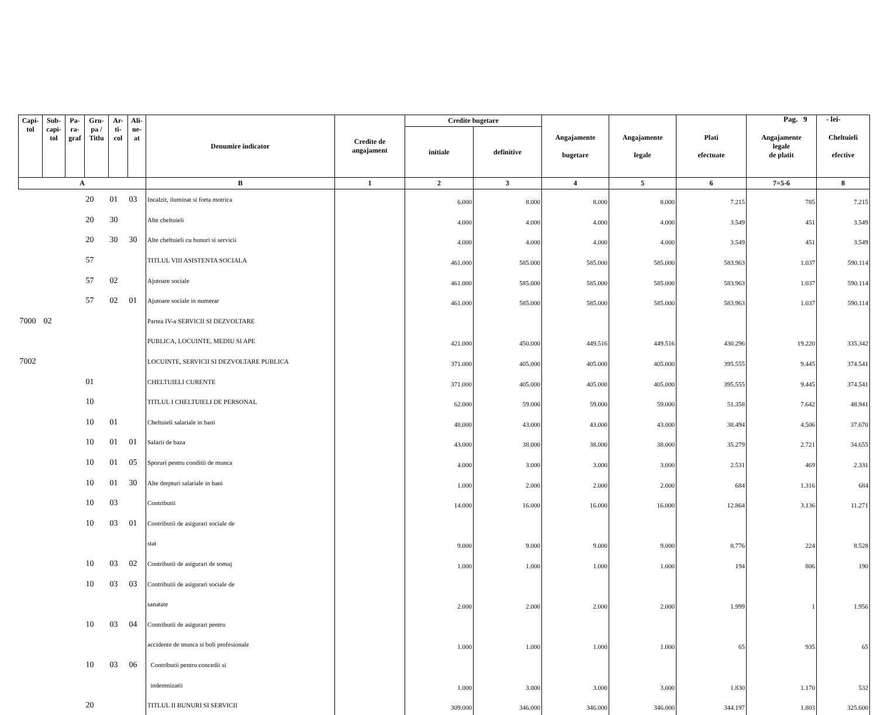Pag. 9 - lei-
| Capi- tol | Sub- capi- tol | Pa- ra- graf | Gru- pa / Titlu | Ar- ti- col | Ali- ne- at | Denumire indicator | Credite de angajament | Credite bugetare | | Angajamente bugetare | Angajamente legale | Plati efectuate | Angajamente legale de platit | Cheltuieli efective |
| --- | --- | --- | --- | --- | --- | --- | --- | --- | --- | --- | --- | --- | --- | --- |
| | | | | | | | | initiale | definitive | | | | | |
| A | | | | | | B | 1 | 2 | 3 | 4 | 5 | 6 | 7=5-6 | 8 |
| | | | 20 | 01 | 03 | Incalzit, iluminat si forta motrica | | 6.000 | 8.000 | 8.000 | 8.000 | 7.215 | 785 | 7.215 |
| | | | 20 | 30 | | Alte cheltuieli | | 4.000 | 4.000 | 4.000 | 4.000 | 3.549 | 451 | 3.549 |
| | | | 20 | 30 | 30 | Alte cheltuieli cu bunuri si servicii | | 4.000 | 4.000 | 4.000 | 4.000 | 3.549 | 451 | 3.549 |
| | | | 57 | | | TITLUL VIII ASISTENTA SOCIALA | | 461.000 | 585.000 | 585.000 | 585.000 | 583.963 | 1.037 | 590.114 |
| | | | 57 | 02 | | Ajutoare sociale | | 461.000 | 585.000 | 585.000 | 585.000 | 583.963 | 1.037 | 590.114 |
| | | | 57 | 02 | 01 | Ajutoare sociale in numerar | | 461.000 | 585.000 | 585.000 | 585.000 | 583.963 | 1.037 | 590.114 |
| 7000 | 02 | | | | | Partea IV-a SERVICII SI DEZVOLTARE | | | | | | | | |
| | | | | | | PUBLICA, LOCUINTE, MEDIU SI APE | | 421.000 | 450.000 | 449.516 | 449.516 | 430.296 | 19.220 | 335.342 |
| 7002 | | | | | | LOCUINTE, SERVICII SI DEZVOLTARE PUBLICA | | 371.000 | 405.000 | 405.000 | 405.000 | 395.555 | 9.445 | 374.541 |
| | | | 01 | | | CHELTUIELI CURENTE | | 371.000 | 405.000 | 405.000 | 405.000 | 395.555 | 9.445 | 374.541 |
| | | | 10 | | | TITLUL I CHELTUIELI DE PERSONAL | | 62.000 | 59.000 | 59.000 | 59.000 | 51.358 | 7.642 | 48.941 |
| | | | 10 | 01 | | Cheltuieli salariale in bani | | 48.000 | 43.000 | 43.000 | 43.000 | 38.494 | 4.506 | 37.670 |
| | | | 10 | 01 | 01 | Salarii de baza | | 43.000 | 38.000 | 38.000 | 38.000 | 35.279 | 2.721 | 34.655 |
| | | | 10 | 01 | 05 | Sporuri pentru conditii de munca | | 4.000 | 3.000 | 3.000 | 3.000 | 2.531 | 469 | 2.331 |
| | | | 10 | 01 | 30 | Alte drepturi salariale in bani | | 1.000 | 2.000 | 2.000 | 2.000 | 684 | 1.316 | 684 |
| | | | 10 | 03 | | Contributii | | 14.000 | 16.000 | 16.000 | 16.000 | 12.864 | 3.136 | 11.271 |
| | | | 10 | 03 | 01 | Contributii de asigurari sociale de | | | | | | | | |
| | | | | | | stat | | 9.000 | 9.000 | 9.000 | 9.000 | 8.776 | 224 | 8.528 |
| | | | 10 | 03 | 02 | Contributii de asigurari de somaj | | 1.000 | 1.000 | 1.000 | 1.000 | 194 | 806 | 190 |
| | | | 10 | 03 | 03 | Contributii de asigurari sociale de | | | | | | | | |
| | | | | | | sanatate | | 2.000 | 2.000 | 2.000 | 2.000 | 1.999 | 1 | 1.956 |
| | | | 10 | 03 | 04 | Contributii de asigurari pentru | | | | | | | | |
| | | | | | | accidente de munca si boli profesionale | | 1.000 | 1.000 | 1.000 | 1.000 | 65 | 935 | 65 |
| | | | 10 | 03 | 06 | Contributii pentru concedii si | | | | | | | | |
| | | | | | | indemnizatii | | 1.000 | 3.000 | 3.000 | 3.000 | 1.830 | 1.170 | 532 |
| | | | 20 | | | TITLUL II BUNURI SI SERVICII | | 309.000 | 346.000 | 346.000 | 346.000 | 344.197 | 1.803 | 325.600 |